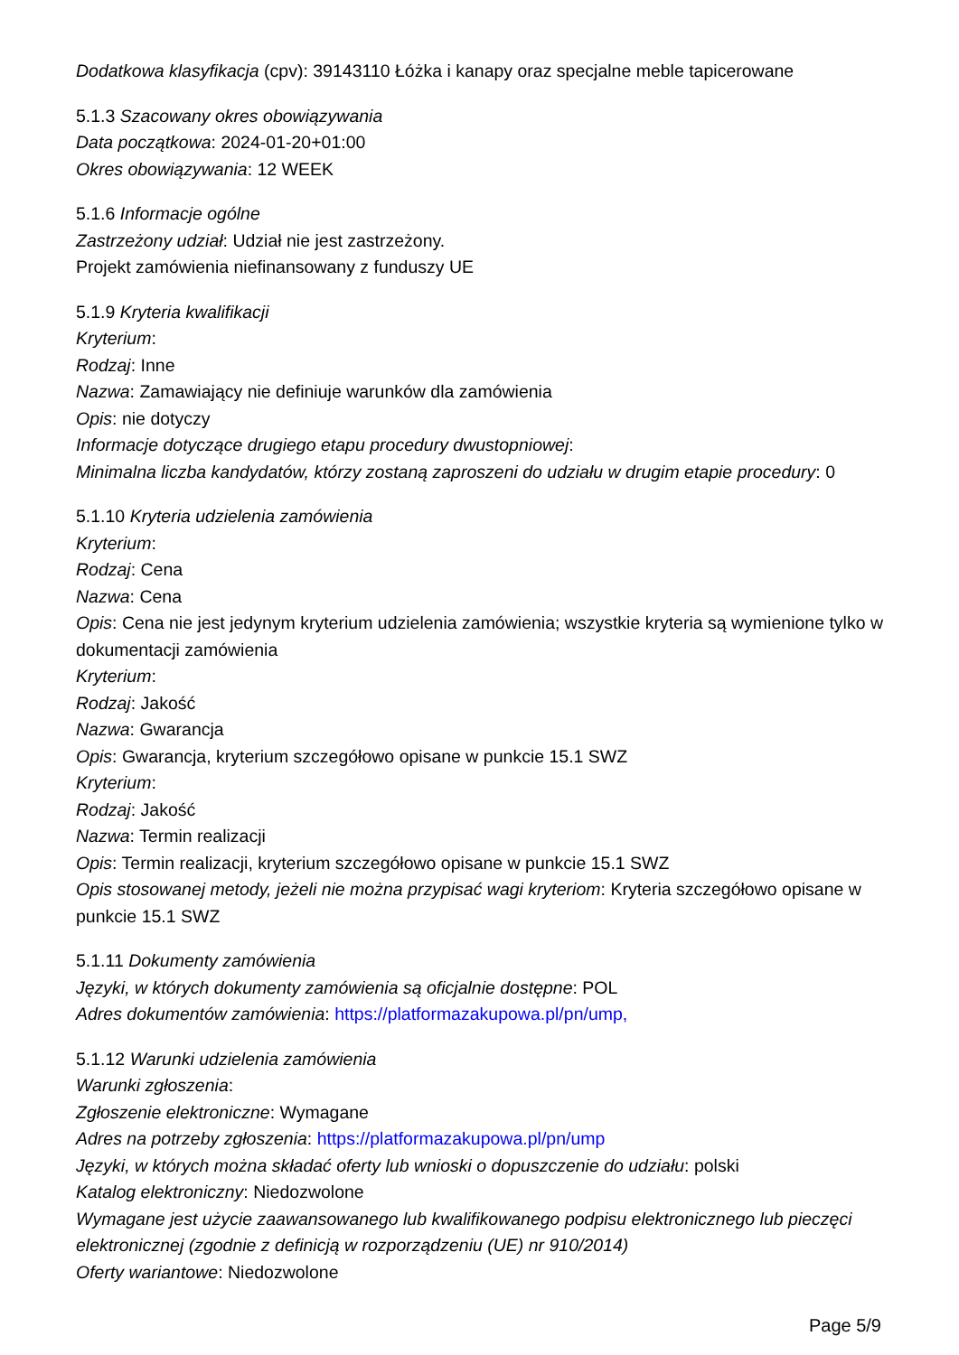Dodatkowa klasyfikacja (cpv): 39143110 Łóżka i kanapy oraz specjalne meble tapicerowane
5.1.3 Szacowany okres obowiązywania
Data początkowa: 2024-01-20+01:00
Okres obowiązywania: 12 WEEK
5.1.6 Informacje ogólne
Zastrzeżony udział: Udział nie jest zastrzeżony.
Projekt zamówienia niefinansowany z funduszy UE
5.1.9 Kryteria kwalifikacji
Kryterium:
Rodzaj: Inne
Nazwa: Zamawiający nie definiuje warunków dla zamówienia
Opis: nie dotyczy
Informacje dotyczące drugiego etapu procedury dwustopniowej:
Minimalna liczba kandydatów, którzy zostaną zaproszeni do udziału w drugim etapie procedury: 0
5.1.10 Kryteria udzielenia zamówienia
Kryterium:
Rodzaj: Cena
Nazwa: Cena
Opis: Cena nie jest jedynym kryterium udzielenia zamówienia; wszystkie kryteria są wymienione tylko w dokumentacji zamówienia
Kryterium:
Rodzaj: Jakość
Nazwa: Gwarancja
Opis: Gwarancja, kryterium szczegółowo opisane w punkcie 15.1 SWZ
Kryterium:
Rodzaj: Jakość
Nazwa: Termin realizacji
Opis: Termin realizacji, kryterium szczegółowo opisane w punkcie 15.1 SWZ
Opis stosowanej metody, jeżeli nie można przypisać wagi kryteriom: Kryteria szczegółowo opisane w punkcie 15.1 SWZ
5.1.11 Dokumenty zamówienia
Języki, w których dokumenty zamówienia są oficjalnie dostępne: POL
Adres dokumentów zamówienia: https://platformazakupowa.pl/pn/ump,
5.1.12 Warunki udzielenia zamówienia
Warunki zgłoszenia:
Zgłoszenie elektroniczne: Wymagane
Adres na potrzeby zgłoszenia: https://platformazakupowa.pl/pn/ump
Języki, w których można składać oferty lub wnioski o dopuszczenie do udziału: polski
Katalog elektroniczny: Niedozwolone
Wymagane jest użycie zaawansowanego lub kwalifikowanego podpisu elektronicznego lub pieczęci elektronicznej (zgodnie z definicją w rozporządzeniu (UE) nr 910/2014)
Oferty wariantowe: Niedozwolone
Page 5/9